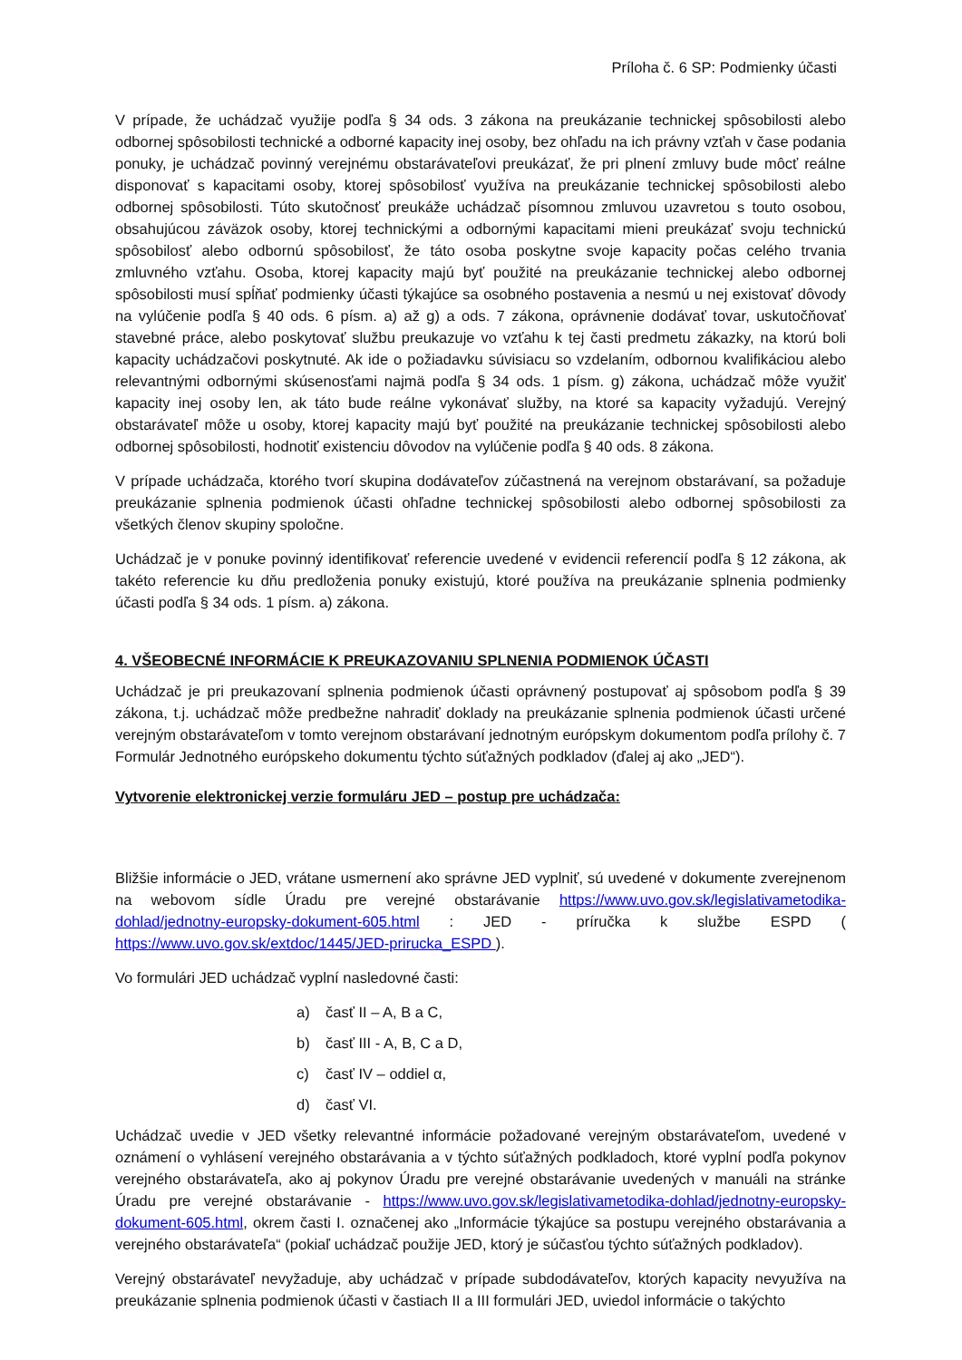Príloha č. 6 SP: Podmienky účasti
V prípade, že uchádzač využije podľa § 34 ods. 3 zákona na preukázanie technickej spôsobilosti alebo odbornej spôsobilosti technické a odborné kapacity inej osoby, bez ohľadu na ich právny vzťah v čase podania ponuky, je uchádzač povinný verejnému obstarávateľovi preukázať, že pri plnení zmluvy bude môcť reálne disponovať s kapacitami osoby, ktorej spôsobilosť využíva na preukázanie technickej spôsobilosti alebo odbornej spôsobilosti. Túto skutočnosť preukáže uchádzač písomnou zmluvou uzavretou s touto osobou, obsahujúcou záväzok osoby, ktorej technickými a odbornými kapacitami mieni preukázať svoju technickú spôsobilosť alebo odbornú spôsobilosť, že táto osoba poskytne svoje kapacity počas celého trvania zmluvného vzťahu. Osoba, ktorej kapacity majú byť použité na preukázanie technickej alebo odbornej spôsobilosti musí spĺňať podmienky účasti týkajúce sa osobného postavenia a nesmú u nej existovať dôvody na vylúčenie podľa § 40 ods. 6 písm. a) až g) a ods. 7 zákona, oprávnenie dodávať tovar, uskutočňovať stavebné práce, alebo poskytovať službu preukazuje vo vzťahu k tej časti predmetu zákazky, na ktorú boli kapacity uchádzačovi poskytnuté. Ak ide o požiadavku súvisiacu so vzdelaním, odbornou kvalifikáciou alebo relevantnými odbornými skúsenosťami najmä podľa § 34 ods. 1 písm. g) zákona, uchádzač môže využiť kapacity inej osoby len, ak táto bude reálne vykonávať služby, na ktoré sa kapacity vyžadujú. Verejný obstarávateľ môže u osoby, ktorej kapacity majú byť použité na preukázanie technickej spôsobilosti alebo odbornej spôsobilosti, hodnotiť existenciu dôvodov na vylúčenie podľa § 40 ods. 8 zákona.
V prípade uchádzača, ktorého tvorí skupina dodávateľov zúčastnená na verejnom obstarávaní, sa požaduje preukázanie splnenia podmienok účasti ohľadne technickej spôsobilosti alebo odbornej spôsobilosti za všetkých členov skupiny spoločne.
Uchádzač je v ponuke povinný identifikovať referencie uvedené v evidencii referencií podľa § 12 zákona, ak takéto referencie ku dňu predloženia ponuky existujú, ktoré používa na preukázanie splnenia podmienky účasti podľa § 34 ods. 1 písm. a) zákona.
4. VŠEOBECNÉ INFORMÁCIE K PREUKAZOVANIU SPLNENIA PODMIENOK ÚČASTI
Uchádzač je pri preukazovaní splnenia podmienok účasti oprávnený postupovať aj spôsobom podľa § 39 zákona, t.j. uchádzač môže predbežne nahradiť doklady na preukázanie splnenia podmienok účasti určené verejným obstarávateľom v tomto verejnom obstarávaní jednotným európskym dokumentom podľa prílohy č. 7 Formulár Jednotného európskeho dokumentu týchto súťažných podkladov (ďalej aj ako „JED“).
Vytvorenie elektronickej verzie formuláru JED – postup pre uchádzača:
Bližšie informácie o JED, vrátane usmernení ako správne JED vyplniť, sú uvedené v dokumente zverejnenom na webovom sídle Úradu pre verejné obstarávanie https://www.uvo.gov.sk/legislativametodika-dohlad/jednotny-europsky-dokument-605.html : JED - príručka k službe ESPD ( https://www.uvo.gov.sk/extdoc/1445/JED-prirucka_ESPD ).
Vo formulári JED uchádzač vyplní nasledovné časti:
a) časť II – A, B a C,
b) časť III - A, B, C a D,
c) časť IV – oddiel α,
d) časť VI.
Uchádzač uvedie v JED všetky relevantné informácie požadované verejným obstarávateľom, uvedené v oznámení o vyhlásení verejného obstarávania a v týchto súťažných podkladoch, ktoré vyplní podľa pokynov verejného obstarávateľa, ako aj pokynov Úradu pre verejné obstarávanie uvedených v manuáli na stránke Úradu pre verejné obstarávanie - https://www.uvo.gov.sk/legislativametodika-dohlad/jednotny-europsky-dokument-605.html, okrem časti I. označenej ako „Informácie týkajúce sa postupu verejného obstarávania a verejného obstarávateľa“ (pokiaľ uchádzač použije JED, ktorý je súčasťou týchto súťažných podkladov).
Verejný obstarávateľ nevyžaduje, aby uchádzač v prípade subdodávateľov, ktorých kapacity nevyužíva na preukázanie splnenia podmienok účasti v častiach II a III formulári JED, uviedol informácie o takýchto